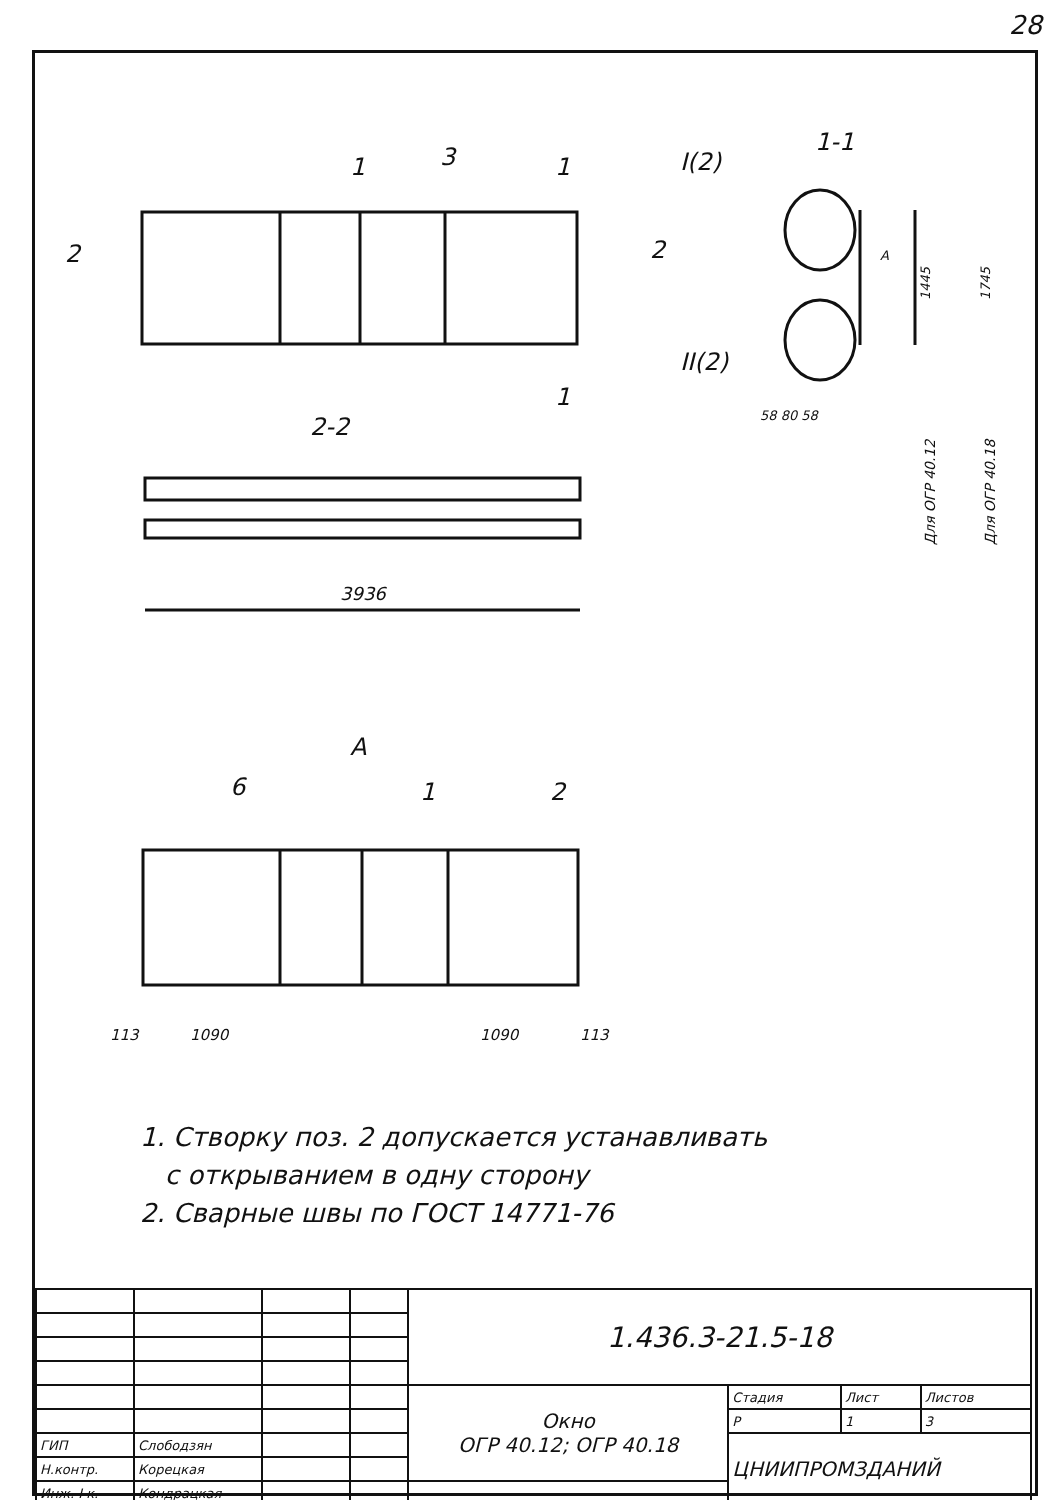28
1
3
1
2
2
1-1
I(2)
II(2)
1
2-2
3936
А
6
1
2
113
1090
1090
113
58 80 58
А
1445
1745
Для ОГР 40.12
Для ОГР 40.18
1. Створку поз. 2 допускается устанавливать
с открыванием в одну сторону
2. Сварные швы по ГОСТ 14771-76
| | | | | 1.436.3-21.5-18 | | | |
| | | | | Окно ОГР 40.12; ОГР 40.18 | Стадия | Лист | Листов |
| | | | | | Р | 1 | 3 |
| ГИП | Слободзян | | | | ЦНИИПРОМЗДАНИЙ | | |
| Н.контр. | Корецкая | | | | | | |
| Инж. I к. | Кондрацкая | | | | | | |